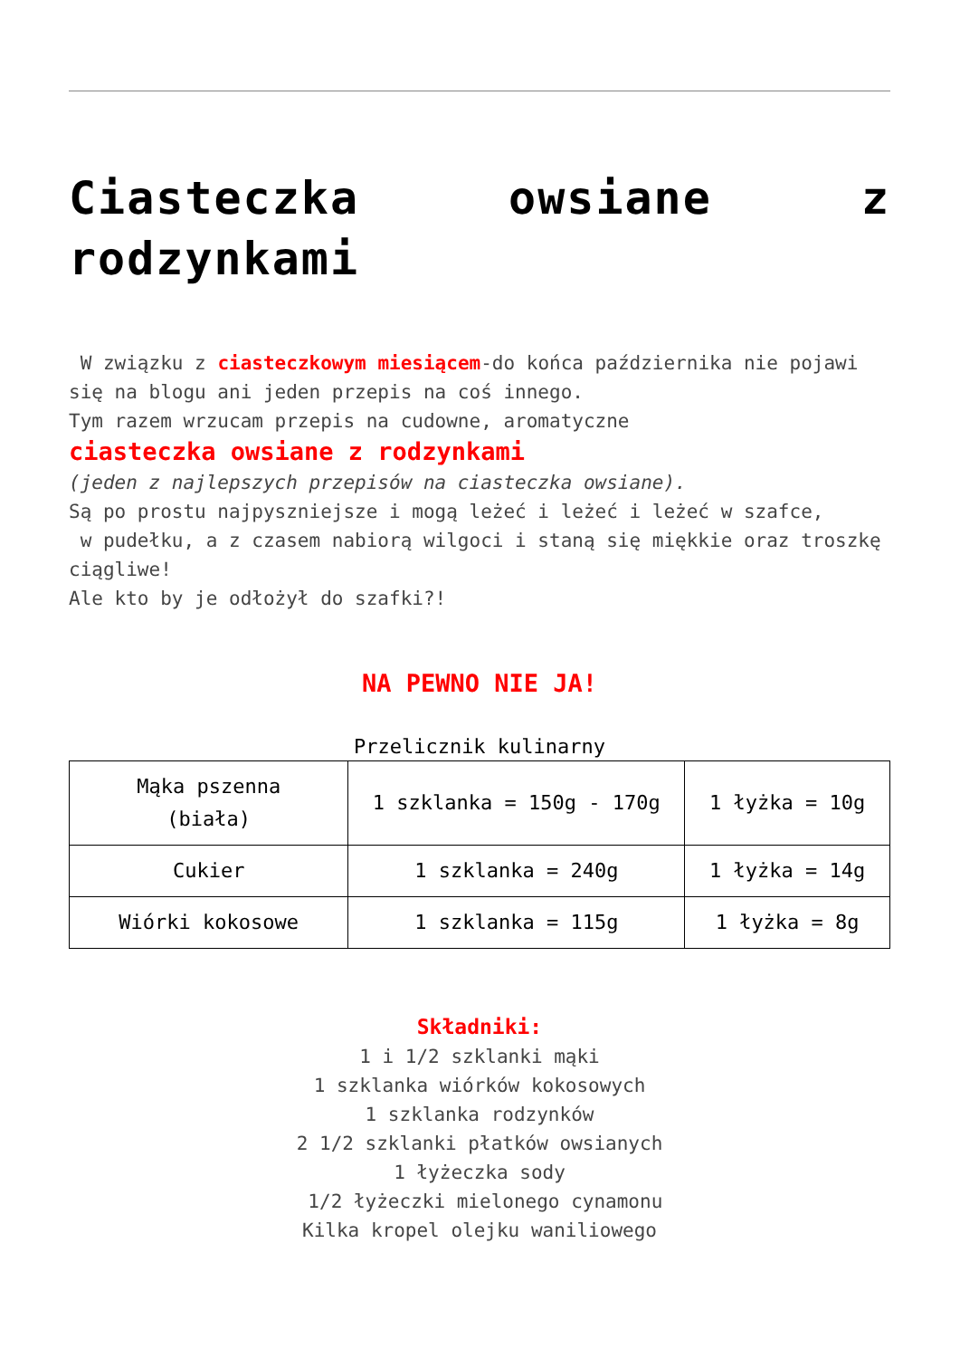Ciasteczka owsiane z rodzynkami
W związku z ciasteczkowym miesiącem-do końca października nie pojawi się na blogu ani jeden przepis na coś innego.
Tym razem wrzucam przepis na cudowne, aromatyczne
ciasteczka owsiane z rodzynkami
(jeden z najlepszych przepisów na ciasteczka owsiane).
Są po prostu najpyszniejsze i mogą leżeć i leżeć i leżeć w szafce,
w pudełku, a z czasem nabiorą wilgoci i staną się miękkie oraz troszkę ciągliwe!
Ale kto by je odłożył do szafki?!
NA PEWNO NIE JA!
Przelicznik kulinarny
| Mąka pszenna (biała) | 1 szklanka = 150g - 170g | 1 łyżka = 10g |
| Cukier | 1 szklanka = 240g | 1 łyżka = 14g |
| Wiórki kokosowe | 1 szklanka = 115g | 1 łyżka = 8g |
Składniki:
1 i 1/2 szklanki mąki
1 szklanka wiórków kokosowych
1 szklanka rodzynków
2 1/2 szklanki płatków owsianych
1 łyżeczka sody
1/2 łyżeczki mielonego cynamonu
Kilka kropel olejku waniliowego